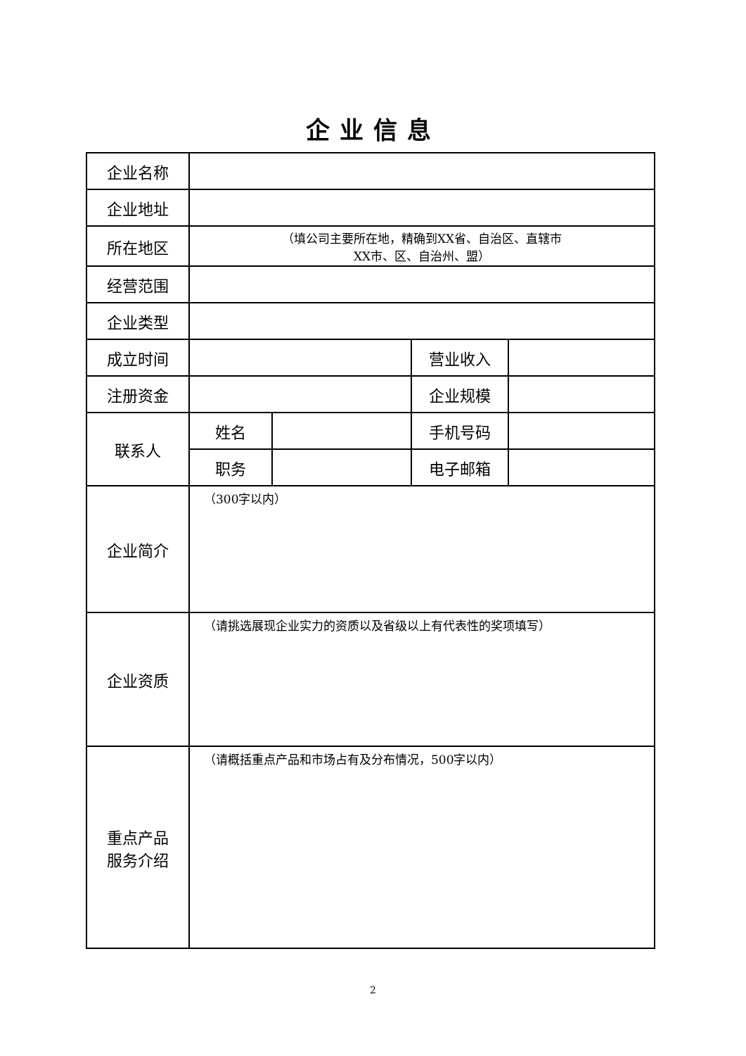企业信息
| 企业名称 | | | | |
| 企业地址 | | | | |
| 所在地区 | （填公司主要所在地，精确到XX省、自治区、直辖市 XX市、区、自治州、盟） | | | |
| 经营范围 | | | | |
| 企业类型 | | | | |
| 成立时间 | | | 营业收入 | |
| 注册资金 | | | 企业规模 | |
| 联系人 | 姓名 | | 手机号码 | |
| | 职务 | | 电子邮箱 | |
| 企业简介 | （300字以内） | | | |
| 企业资质 | （请挑选展现企业实力的资质以及省级以上有代表性的奖项填写） | | | |
| 重点产品 服务介绍 | （请概括重点产品和市场占有及分布情况，500字以内） | | | |
2